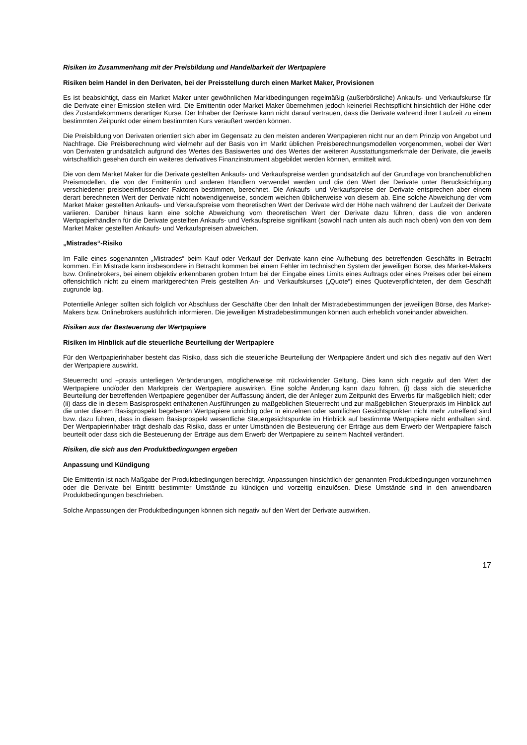Risiken im Zusammenhang mit der Preisbildung und Handelbarkeit der Wertpapiere
Risiken beim Handel in den Derivaten, bei der Preisstellung durch einen Market Maker, Provisionen
Es ist beabsichtigt, dass ein Market Maker unter gewöhnlichen Marktbedingungen regelmäßig (außerbörsliche) Ankaufs- und Verkaufskurse für die Derivate einer Emission stellen wird. Die Emittentin oder Market Maker übernehmen jedoch keinerlei Rechtspflicht hinsichtlich der Höhe oder des Zustandekommens derartiger Kurse. Der Inhaber der Derivate kann nicht darauf vertrauen, dass die Derivate während ihrer Laufzeit zu einem bestimmten Zeitpunkt oder einem bestimmten Kurs veräußert werden können.
Die Preisbildung von Derivaten orientiert sich aber im Gegensatz zu den meisten anderen Wertpapieren nicht nur an dem Prinzip von Angebot und Nachfrage. Die Preisberechnung wird vielmehr auf der Basis von im Markt üblichen Preisberechnungsmodellen vorgenommen, wobei der Wert von Derivaten grundsätzlich aufgrund des Wertes des Basiswertes und des Wertes der weiteren Ausstattungsmerkmale der Derivate, die jeweils wirtschaftlich gesehen durch ein weiteres derivatives Finanzinstrument abgebildet werden können, ermittelt wird.
Die von dem Market Maker für die Derivate gestellten Ankaufs- und Verkaufspreise werden grundsätzlich auf der Grundlage von branchenüblichen Preismodellen, die von der Emittentin und anderen Händlern verwendet werden und die den Wert der Derivate unter Berücksichtigung verschiedener preisbeeinflussender Faktoren bestimmen, berechnet. Die Ankaufs- und Verkaufspreise der Derivate entsprechen aber einem derart berechneten Wert der Derivate nicht notwendigerweise, sondern weichen üblicherweise von diesem ab. Eine solche Abweichung der vom Market Maker gestellten Ankaufs- und Verkaufspreise vom theoretischen Wert der Derivate wird der Höhe nach während der Laufzeit der Derivate variieren. Darüber hinaus kann eine solche Abweichung vom theoretischen Wert der Derivate dazu führen, dass die von anderen Wertpapierhändlern für die Derivate gestellten Ankaufs- und Verkaufspreise signifikant (sowohl nach unten als auch nach oben) von den von dem Market Maker gestellten Ankaufs- und Verkaufspreisen abweichen.
„Mistrades“-Risiko
Im Falle eines sogenannten „Mistrades“ beim Kauf oder Verkauf der Derivate kann eine Aufhebung des betreffenden Geschäfts in Betracht kommen. Ein Mistrade kann insbesondere in Betracht kommen bei einem Fehler im technischen System der jeweiligen Börse, des Market-Makers bzw. Onlinebrokers, bei einem objektiv erkennbaren groben Irrtum bei der Eingabe eines Limits eines Auftrags oder eines Preises oder bei einem offensichtlich nicht zu einem marktgerechten Preis gestellten An- und Verkaufskurses („Quote“) eines Quoteverpflichteten, der dem Geschäft zugrunde lag.
Potentielle Anleger sollten sich folglich vor Abschluss der Geschäfte über den Inhalt der Mistradebestimmungen der jeweiligen Börse, des Market-Makers bzw. Onlinebrokers ausführlich informieren. Die jeweiligen Mistradebestimmungen können auch erheblich voneinander abweichen.
Risiken aus der Besteuerung der Wertpapiere
Risiken im Hinblick auf die steuerliche Beurteilung der Wertpapiere
Für den Wertpapierinhaber besteht das Risiko, dass sich die steuerliche Beurteilung der Wertpapiere ändert und sich dies negativ auf den Wert der Wertpapiere auswirkt.
Steuerrecht und –praxis unterliegen Veränderungen, möglicherweise mit rückwirkender Geltung. Dies kann sich negativ auf den Wert der Wertpapiere und/oder den Marktpreis der Wertpapiere auswirken. Eine solche Änderung kann dazu führen, (i) dass sich die steuerliche Beurteilung der betreffenden Wertpapiere gegenüber der Auffassung ändert, die der Anleger zum Zeitpunkt des Erwerbs für maßgeblich hielt; oder (ii) dass die in diesem Basisprospekt enthaltenen Ausführungen zu maßgeblichen Steuerrecht und zur maßgeblichen Steuerpraxis im Hinblick auf die unter diesem Basisprospekt begebenen Wertpapiere unrichtig oder in einzelnen oder sämtlichen Gesichtspunkten nicht mehr zutreffend sind bzw. dazu führen, dass in diesem Basisprospekt wesentliche Steuergesichtspunkte im Hinblick auf bestimmte Wertpapiere nicht enthalten sind. Der Wertpapierinhaber trägt deshalb das Risiko, dass er unter Umständen die Besteuerung der Erträge aus dem Erwerb der Wertpapiere falsch beurteilt oder dass sich die Besteuerung der Erträge aus dem Erwerb der Wertpapiere zu seinem Nachteil verändert.
Risiken, die sich aus den Produktbedingungen ergeben
Anpassung und Kündigung
Die Emittentin ist nach Maßgabe der Produktbedingungen berechtigt, Anpassungen hinsichtlich der genannten Produktbedingungen vorzunehmen oder die Derivate bei Eintritt bestimmter Umstände zu kündigen und vorzeitig einzulösen. Diese Umstände sind in den anwendbaren Produktbedingungen beschrieben.
Solche Anpassungen der Produktbedingungen können sich negativ auf den Wert der Derivate auswirken.
17